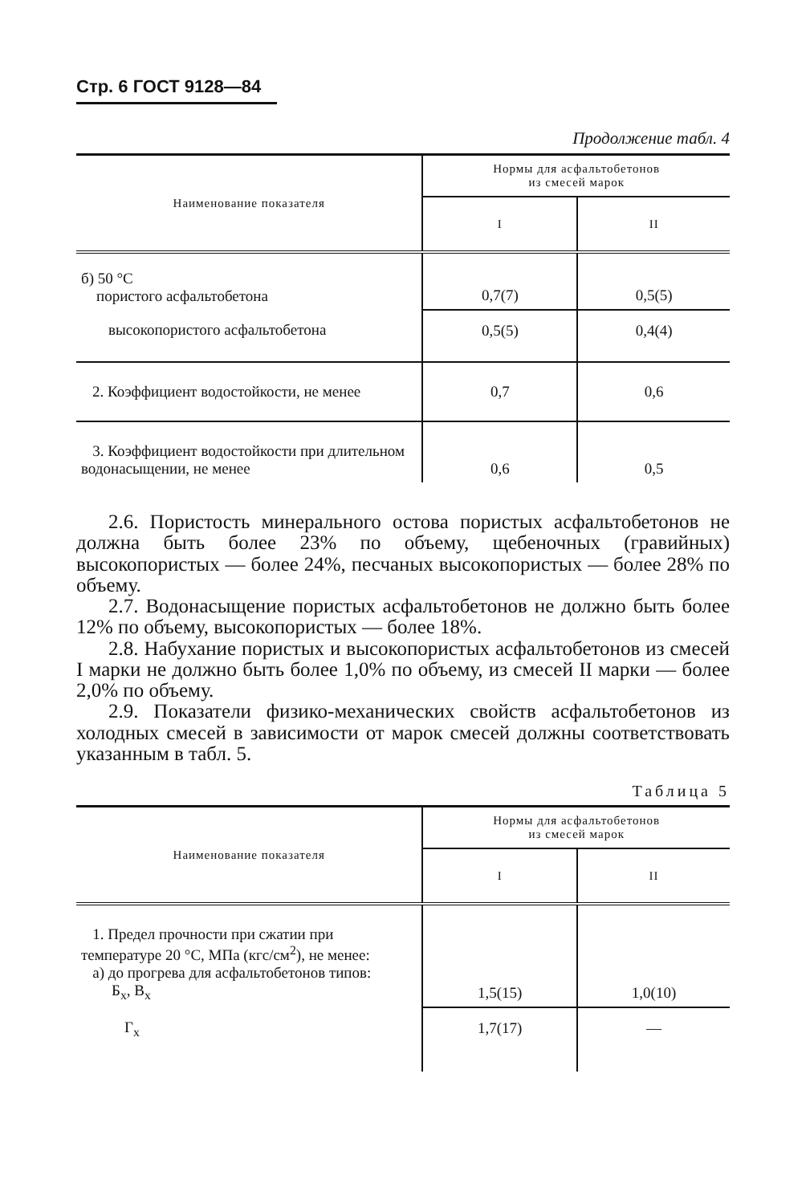Стр. 6 ГОСТ 9128—84
Продолжение табл. 4
| Наименование показателя | Нормы для асфальтобетонов из смесей марок | |
| --- | --- | --- |
| | I | II |
| б) 50 °С пористого асфальтобетона | 0,7(7) | 0,5(5) |
| высокопористого асфальтобетона | 0,5(5) | 0,4(4) |
| 2. Коэффициент водостойкости, не менее | 0,7 | 0,6 |
| 3. Коэффициент водостойкости при длительном водонасыщении, не менее | 0,6 | 0,5 |
2.6. Пористость минерального остова пористых асфальтобетонов не должна быть более 23% по объему, щебеночных (гравийных) высокопористых — более 24%, песчаных высокопористых — более 28% по объему.
2.7. Водонасыщение пористых асфальтобетонов не должно быть более 12% по объему, высокопористых — более 18%.
2.8. Набухание пористых и высокопористых асфальтобетонов из смесей I марки не должно быть более 1,0% по объему, из смесей II марки — более 2,0% по объему.
2.9. Показатели физико-механических свойств асфальтобетонов из холодных смесей в зависимости от марок смесей должны соответствовать указанным в табл. 5.
Таблица 5
| Наименование показателя | Нормы для асфальтобетонов из смесей марок | |
| --- | --- | --- |
| | I | II |
| 1. Предел прочности при сжатии при температуре 20 °С, МПа (кгс/см<sup>2</sup>), не менее: а) до прогрева для асфальтобетонов типов: Б<sub>х</sub>, В<sub>х</sub> | 1,5(15) | 1,0(10) |
| Г<sub>х</sub> | 1,7(17) | — |